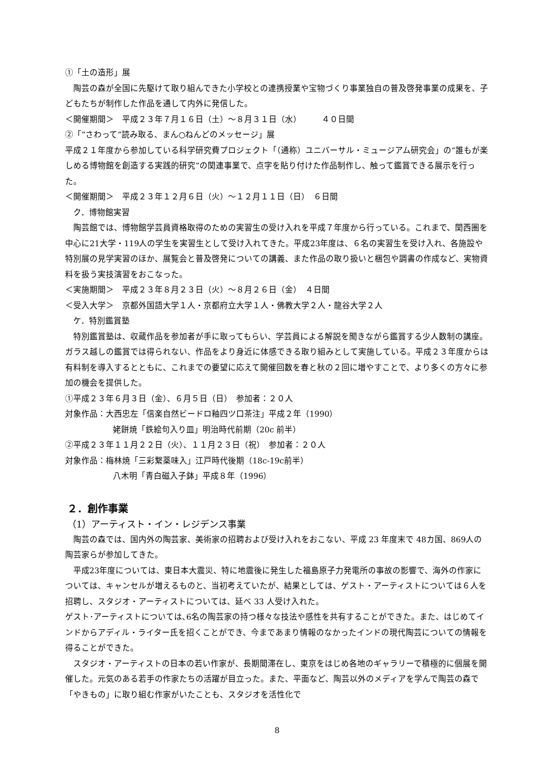①「土の造形」展
陶芸の森が全国に先駆けて取り組んできた小学校との連携授業や宝物づくり事業独自の普及啓発事業の成果を、子どもたちが制作した作品を通して内外に発信した。
＜開催期間＞　平成２３年７月１６日（土）～８月３１日（水）　　　４０日間
②「“さわって”読み取る、まん○ねんどのメッセージ」展
平成２１年度から参加している科学研究費プロジェクト「（通称）ユニバーサル・ミュージアム研究会」の“誰もが楽しめる博物館を創造する実践的研究”の関連事業で、点字を貼り付けた作品制作し、触って鑑賞できる展示を行った。
＜開催期間＞　平成２３年１２月６日（火）～１２月１１日（日）　６日間
ク．博物館実習
陶芸館では、博物館学芸員資格取得のための実習生の受け入れを平成７年度から行っている。これまで、関西圏を中心に21大学・119人の学生を実習生として受け入れてきた。平成23年度は、６名の実習生を受け入れ、各施設や特別展の見学実習のほか、展覧会と普及啓発についての講義、また作品の取り扱いと梱包や調書の作成など、実物資料を扱う実技演習をおこなった。
＜実施期間＞　平成２３年８月２３日（火）～８月２６日（金）　４日間
＜受入大学＞　京都外国語大学１人・京都府立大学１人・佛教大学２人・龍谷大学２人
ケ．特別鑑賞塾
特別鑑賞塾は、収蔵作品を参加者が手に取ってもらい、学芸員による解説を聞きながら鑑賞する少人数制の講座。ガラス越しの鑑賞では得られない、作品をより身近に体感できる取り組みとして実施している。平成２３年度からは有料制を導入するとともに、これまでの要望に応えて開催回数を春と秋の２回に増やすことで、より多くの方々に参加の機会を提供した。
①平成２３年６月３日（金）、６月５日（日）　参加者：２０人
対象作品：大西忠左「信楽自然ビードロ釉四ツ口茶注」平成２年（1990）
姥餅焼「鉄絵句入り皿」明治時代前期（20c 前半）
②平成２３年１１月２２日（火）、１１月２３日（祝）　参加者：２０人
対象作品：梅林焼「三彩繋薬味入」江戸時代後期（18c-19c前半）
八木明「青白磁入子鉢」平成８年（1996）
２．創作事業
（1）アーティスト・イン・レジデンス事業
陶芸の森では、国内外の陶芸家、美術家の招聘および受け入れをおこない、平成 23 年度末で 48カ国、869人の陶芸家らが参加してきた。
平成23年度については、東日本大震災、特に地震後に発生した福島原子力発電所の事故の影響で、海外の作家については、キャンセルが増えるものと、当初考えていたが、結果としては、ゲスト・アーティストについては６人を招聘し、スタジオ・アーティストについては、延べ 33 人受け入れた。
ゲスト･アーティストについては､6名の陶芸家の持つ様々な技法や感性を共有することができた。また、はじめてインドからアディル・ライター氏を招くことができ、今まであまり情報のなかったインドの現代陶芸についての情報を得ることができた。
スタジオ・アーティストの日本の若い作家が、長期間滞在し、東京をはじめ各地のギャラリーで積極的に個展を開催した。元気のある若手の作家たちの活躍が目立った。また、平面など、陶芸以外のメディアを学んで陶芸の森で「やきもの」に取り組む作家がいたことも、スタジオを活性化で
8